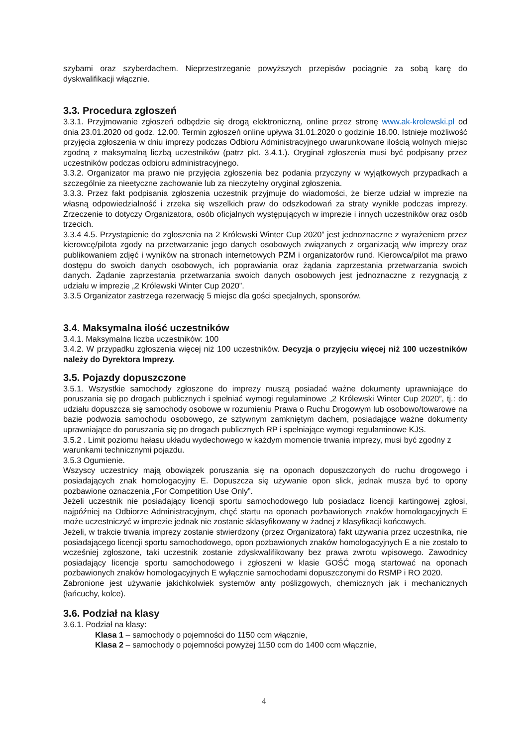szybami oraz szyberdachem. Nieprzestrzeganie powyższych przepisów pociągnie za sobą karę do dyskwalifikacji włącznie.
3.3. Procedura zgłoszeń
3.3.1. Przyjmowanie zgłoszeń odbędzie się drogą elektroniczną, online przez stronę www.ak-krolewski.pl od dnia 23.01.2020 od godz. 12.00. Termin zgłoszeń online upływa 31.01.2020 o godzinie 18.00. Istnieje możliwość przyjęcia zgłoszenia w dniu imprezy podczas Odbioru Administracyjnego uwarunkowane ilością wolnych miejsc zgodną z maksymalną liczbą uczestników (patrz pkt. 3.4.1.). Oryginał zgłoszenia musi być podpisany przez uczestników podczas odbioru administracyjnego.
3.3.2. Organizator ma prawo nie przyjęcia zgłoszenia bez podania przyczyny w wyjątkowych przypadkach a szczególnie za nieetyczne zachowanie lub za nieczytelny oryginał zgłoszenia.
3.3.3. Przez fakt podpisania zgłoszenia uczestnik przyjmuje do wiadomości, że bierze udział w imprezie na własną odpowiedzialność i zrzeka się wszelkich praw do odszkodowań za straty wynikłe podczas imprezy. Zrzeczenie to dotyczy Organizatora, osób oficjalnych występujących w imprezie i innych uczestników oraz osób trzecich.
3.3.4 4.5. Przystąpienie do zgłoszenia na 2 Królewski Winter Cup 2020” jest jednoznaczne z wyrażeniem przez kierowcę/pilota zgody na przetwarzanie jego danych osobowych związanych z organizacją w/w imprezy oraz publikowaniem zdjęć i wyników na stronach internetowych PZM i organizatorów rund. Kierowca/pilot ma prawo dostępu do swoich danych osobowych, ich poprawiania oraz żądania zaprzestania przetwarzania swoich danych. Żądanie zaprzestania przetwarzania swoich danych osobowych jest jednoznaczne z rezygnacją z udziału w imprezie „2 Królewski Winter Cup 2020”.
3.3.5 Organizator zastrzega rezerwację 5 miejsc dla gości specjalnych, sponsorów.
3.4. Maksymalna ilość uczestników
3.4.1. Maksymalna liczba uczestników: 100
3.4.2. W przypadku zgłoszenia więcej niż 100 uczestników. Decyzja o przyjęciu więcej niż 100 uczestników należy do Dyrektora Imprezy.
3.5. Pojazdy dopuszczone
3.5.1. Wszystkie samochody zgłoszone do imprezy muszą posiadać ważne dokumenty uprawniające do poruszania się po drogach publicznych i spełniać wymogi regulaminowe „2 Królewski Winter Cup 2020”, tj.: do udziału dopuszcza się samochody osobowe w rozumieniu Prawa o Ruchu Drogowym lub osobowo/towarowe na bazie podwozia samochodu osobowego, ze sztywnym zamkniętym dachem, posiadające ważne dokumenty uprawniające do poruszania się po drogach publicznych RP i spełniające wymogi regulaminowe KJS.
3.5.2 . Limit poziomu hałasu układu wydechowego w każdym momencie trwania imprezy, musi być zgodny z warunkami technicznymi pojazdu.
3.5.3 Ogumienie.
Wszyscy uczestnicy mają obowiązek poruszania się na oponach dopuszczonych do ruchu drogowego i posiadających znak homologacyjny E. Dopuszcza się używanie opon slick, jednak musza być to opony pozbawione oznaczenia „For Competition Use Only”.
Jeżeli uczestnik nie posiadający licencji sportu samochodowego lub posiadacz licencji kartingowej zgłosi, najpóźniej na Odbiorze Administracyjnym, chęć startu na oponach pozbawionych znaków homologacyjnych E może uczestniczyć w imprezie jednak nie zostanie sklasyfikowany w żadnej z klasyfikacji końcowych.
Jeżeli, w trakcie trwania imprezy zostanie stwierdzony (przez Organizatora) fakt używania przez uczestnika, nie posiadającego licencji sportu samochodowego, opon pozbawionych znaków homologacyjnych E a nie zostało to wcześniej zgłoszone, taki uczestnik zostanie zdyskwalifikowany bez prawa zwrotu wpisowego. Zawodnicy posiadający licencje sportu samochodowego i zgłoszeni w klasie GOŚĆ mogą startować na oponach pozbawionych znaków homologacyjnych E wyłącznie samochodami dopuszczonymi do RSMP i RO 2020.
Zabronione jest używanie jakichkolwiek systemów anty poślizgowych, chemicznych jak i mechanicznych (łańcuchy, kolce).
3.6. Podział na klasy
3.6.1. Podział na klasy:
Klasa 1 – samochody o pojemności do 1150 ccm włącznie,
Klasa 2 – samochody o pojemności powyżej 1150 ccm do 1400 ccm włącznie,
4